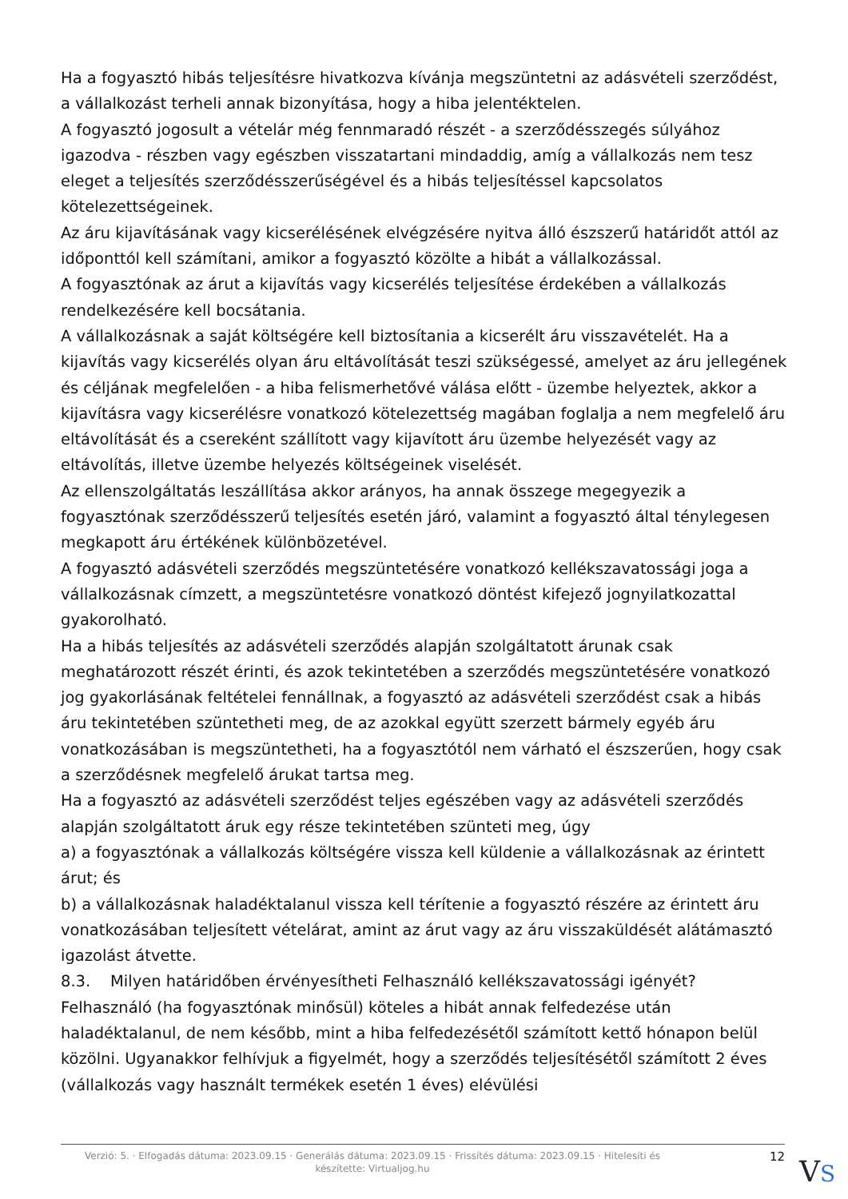Ha a fogyasztó hibás teljesítésre hivatkozva kívánja megszüntetni az adásvételi szerződést, a vállalkozást terheli annak bizonyítása, hogy a hiba jelentéktelen.
A fogyasztó jogosult a vételár még fennmaradó részét - a szerződésszegés súlyához igazodva - részben vagy egészben visszatartani mindaddig, amíg a vállalkozás nem tesz eleget a teljesítés szerződésszerűségével és a hibás teljesítéssel kapcsolatos kötelezettségeinek.
Az áru kijavításának vagy kicserélésének elvégzésére nyitva álló észszerű határidőt attól az időponttól kell számítani, amikor a fogyasztó közölte a hibát a vállalkozással.
A fogyasztónak az árut a kijavítás vagy kicserélés teljesítése érdekében a vállalkozás rendelkezésére kell bocsátania.
A vállalkozásnak a saját költségére kell biztosítania a kicserélt áru visszavételét. Ha a kijavítás vagy kicserélés olyan áru eltávolítását teszi szükségessé, amelyet az áru jellegének és céljának megfelelően - a hiba felismerhetővé válása előtt - üzembe helyeztek, akkor a kijavításra vagy kicserélésre vonatkozó kötelezettség magában foglalja a nem megfelelő áru eltávolítását és a csereként szállított vagy kijavított áru üzembe helyezését vagy az eltávolítás, illetve üzembe helyezés költségeinek viselését.
Az ellenszolgáltatás leszállítása akkor arányos, ha annak összege megegyezik a fogyasztónak szerződésszerű teljesítés esetén járó, valamint a fogyasztó által ténylegesen megkapott áru értékének különbözetével.
A fogyasztó adásvételi szerződés megszüntetésére vonatkozó kellékszavatossági joga a vállalkozásnak címzett, a megszüntetésre vonatkozó döntést kifejező jognyilatkozattal gyakorolható.
Ha a hibás teljesítés az adásvételi szerződés alapján szolgáltatott árunak csak meghatározott részét érinti, és azok tekintetében a szerződés megszüntetésére vonatkozó jog gyakorlásának feltételei fennállnak, a fogyasztó az adásvételi szerződést csak a hibás áru tekintetében szüntetheti meg, de az azokkal együtt szerzett bármely egyéb áru vonatkozásában is megszüntetheti, ha a fogyasztótól nem várható el észszerűen, hogy csak a szerződésnek megfelelő árukat tartsa meg.
Ha a fogyasztó az adásvételi szerződést teljes egészében vagy az adásvételi szerződés alapján szolgáltatott áruk egy része tekintetében szünteti meg, úgy
a) a fogyasztónak a vállalkozás költségére vissza kell küldenie a vállalkozásnak az érintett árut; és
b) a vállalkozásnak haladéktalanul vissza kell térítenie a fogyasztó részére az érintett áru vonatkozásában teljesített vételárat, amint az árut vagy az áru visszaküldését alátámasztó igazolást átvette.
8.3. Milyen határidőben érvényesítheti Felhasználó kellékszavatossági igényét?
Felhasználó (ha fogyasztónak minősül) köteles a hibát annak felfedezése után haladéktalanul, de nem később, mint a hiba felfedezésétől számított kettő hónapon belül közölni. Ugyanakkor felhívjuk a figyelmét, hogy a szerződés teljesítésétől számított 2 éves (vállalkozás vagy használt termékek esetén 1 éves) elévülési
Verzió: 5. · Elfogadás dátuma: 2023.09.15 · Generálás dátuma: 2023.09.15 · Frissítés dátuma: 2023.09.15 · Hitelesíti és készítette: Virtualjog.hu
12
VS